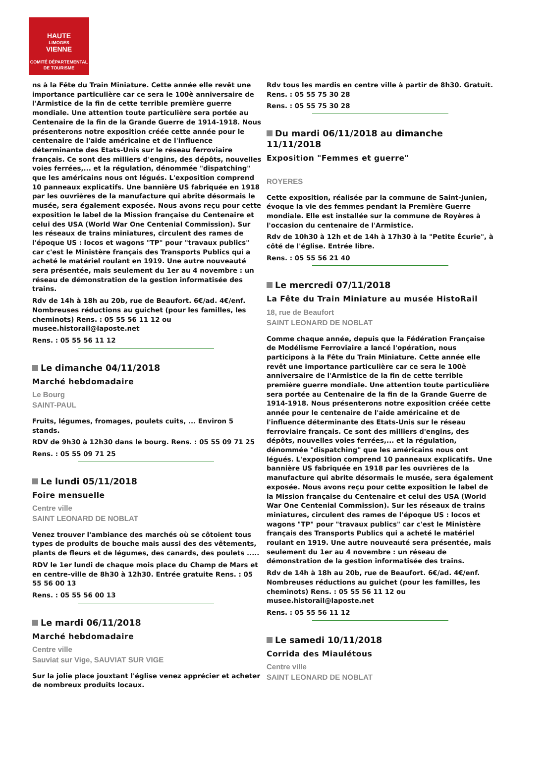HAUTE
LIMOGES
VIENNE
COMITÉ DÉPARTEMENTAL
DE TOURISME
ns à la Fête du Train Miniature. Cette année elle revêt une importance particulière car ce sera le 100è anniversaire de l'Armistice de la fin de cette terrible première guerre mondiale. Une attention toute particulière sera portée au Centenaire de la fin de la Grande Guerre de 1914-1918. Nous présenterons notre exposition créée cette année pour le centenaire de l'aide américaine et de l'influence déterminante des Etats-Unis sur le réseau ferroviaire français. Ce sont des milliers d'engins, des dépôts, nouvelles voies ferrées,... et la régulation, dénommée "dispatching" que les américains nous ont légués. L'exposition comprend 10 panneaux explicatifs. Une bannière US fabriquée en 1918 par les ouvrières de la manufacture qui abrite désormais le musée, sera également exposée. Nous avons reçu pour cette exposition le label de la Mission française du Centenaire et celui des USA (World War One Centenial Commission). Sur les réseaux de trains miniatures, circulent des rames de l'époque US : locos et wagons "TP" pour "travaux publics" car c'est le Ministère français des Transports Publics qui a acheté le matériel roulant en 1919. Une autre nouveauté sera présentée, mais seulement du 1er au 4 novembre : un réseau de démonstration de la gestion informatisée des trains.
Rdv de 14h à 18h au 20b, rue de Beaufort. 6€/ad. 4€/enf. Nombreuses réductions au guichet (pour les familles, les cheminots) Rens. : 05 55 56 11 12 ou musee.historail@laposte.net
Rens. : 05 55 56 11 12
Le dimanche 04/11/2018
Marché hebdomadaire
Le Bourg
SAINT-PAUL
Fruits, légumes, fromages, poulets cuits, ... Environ 5 stands.
RDV de 9h30 à 12h30 dans le bourg. Rens. : 05 55 09 71 25
Rens. : 05 55 09 71 25
Le lundi 05/11/2018
Foire mensuelle
Centre ville
SAINT LEONARD DE NOBLAT
Venez trouver l'ambiance des marchés où se côtoient tous types de produits de bouche mais aussi des des vêtements, plants de fleurs et de légumes, des canards, des poulets .....
RDV le 1er lundi de chaque mois place du Champ de Mars et en centre-ville de 8h30 à 12h30. Entrée gratuite Rens. : 05 55 56 00 13
Rens. : 05 55 56 00 13
Le mardi 06/11/2018
Marché hebdomadaire
Centre ville
Sauviat sur Vige, SAUVIAT SUR VIGE
Sur la jolie place jouxtant l'église venez apprécier et acheter de nombreux produits locaux.
Rdv tous les mardis en centre ville à partir de 8h30. Gratuit. Rens. : 05 55 75 30 28
Rens. : 05 55 75 30 28
Du mardi 06/11/2018 au dimanche 11/11/2018
Exposition "Femmes et guerre"
ROYERES
Cette exposition, réalisée par la commune de Saint-Junien, évoque la vie des femmes pendant la Première Guerre mondiale. Elle est installée sur la commune de Royères à l'occasion du centenaire de l'Armistice.
Rdv de 10h30 à 12h et de 14h à 17h30 à la "Petite Écurie", à côté de l'église. Entrée libre.
Rens. : 05 55 56 21 40
Le mercredi 07/11/2018
La Fête du Train Miniature au musée HistoRail
18, rue de Beaufort
SAINT LEONARD DE NOBLAT
Comme chaque année, depuis que la Fédération Française de Modélisme Ferroviaire a lancé l'opération, nous participons à la Fête du Train Miniature. Cette année elle revêt une importance particulière car ce sera le 100è anniversaire de l'Armistice de la fin de cette terrible première guerre mondiale. Une attention toute particulière sera portée au Centenaire de la fin de la Grande Guerre de 1914-1918. Nous présenterons notre exposition créée cette année pour le centenaire de l'aide américaine et de l'influence déterminante des Etats-Unis sur le réseau ferroviaire français. Ce sont des milliers d'engins, des dépôts, nouvelles voies ferrées,... et la régulation, dénommée "dispatching" que les américains nous ont légués. L'exposition comprend 10 panneaux explicatifs. Une bannière US fabriquée en 1918 par les ouvrières de la manufacture qui abrite désormais le musée, sera également exposée. Nous avons reçu pour cette exposition le label de la Mission française du Centenaire et celui des USA (World War One Centenial Commission). Sur les réseaux de trains miniatures, circulent des rames de l'époque US : locos et wagons "TP" pour "travaux publics" car c'est le Ministère français des Transports Publics qui a acheté le matériel roulant en 1919. Une autre nouveauté sera présentée, mais seulement du 1er au 4 novembre : un réseau de démonstration de la gestion informatisée des trains.
Rdv de 14h à 18h au 20b, rue de Beaufort. 6€/ad. 4€/enf. Nombreuses réductions au guichet (pour les familles, les cheminots) Rens. : 05 55 56 11 12 ou musee.historail@laposte.net
Rens. : 05 55 56 11 12
Le samedi 10/11/2018
Corrida des Miaulétous
Centre ville
SAINT LEONARD DE NOBLAT